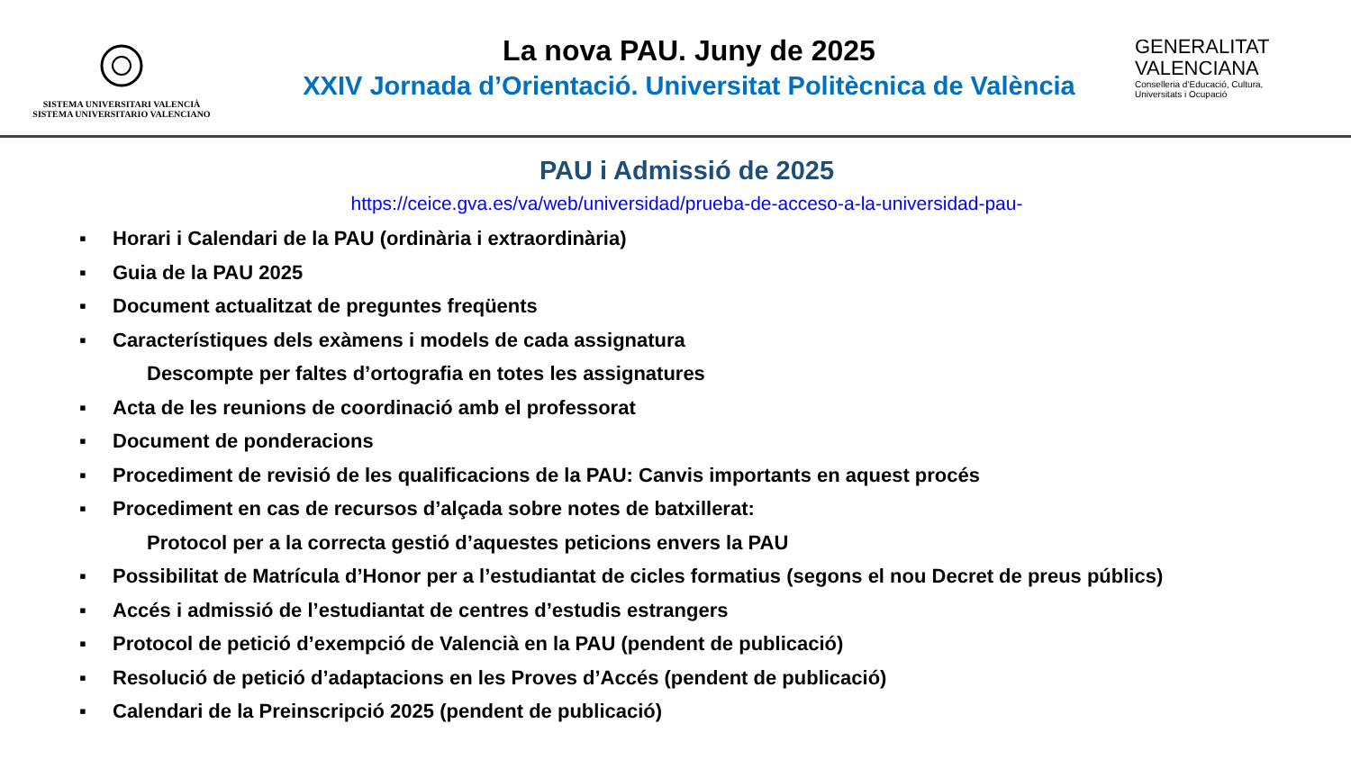SISTEMA UNIVERSITARI VALENCIÀ
SISTEMA UNIVERSITARIO VALENCIANO
La nova PAU. Juny de 2025
XXIV Jornada d’Orientació. Universitat Politècnica de València
GENERALITAT
VALENCIANA
Conselleria d’Educació, Cultura,
Universitats i Ocupació
PAU i Admissió de 2025
https://ceice.gva.es/va/web/universidad/prueba-de-acceso-a-la-universidad-pau-
▪ Horari i Calendari de la PAU (ordinària i extraordinària)
▪ Guia de la PAU 2025
▪ Document actualitzat de preguntes freqüents
▪ Característiques dels exàmens i models de cada assignatura
Descompte per faltes d’ortografia en totes les assignatures
▪ Acta de les reunions de coordinació amb el professorat
▪ Document de ponderacions
▪ Procediment de revisió de les qualificacions de la PAU: Canvis importants en aquest procés
▪ Procediment en cas de recursos d’alçada sobre notes de batxillerat:
Protocol per a la correcta gestió d’aquestes peticions envers la PAU
▪ Possibilitat de Matrícula d’Honor per a l’estudiantat de cicles formatius (segons el nou Decret de preus públics)
▪ Accés i admissió de l’estudiantat de centres d’estudis estrangers
▪ Protocol de petició d’exempció de Valencià en la PAU (pendent de publicació)
▪ Resolució de petició d’adaptacions en les Proves d’Accés (pendent de publicació)
▪ Calendari de la Preinscripció 2025 (pendent de publicació)